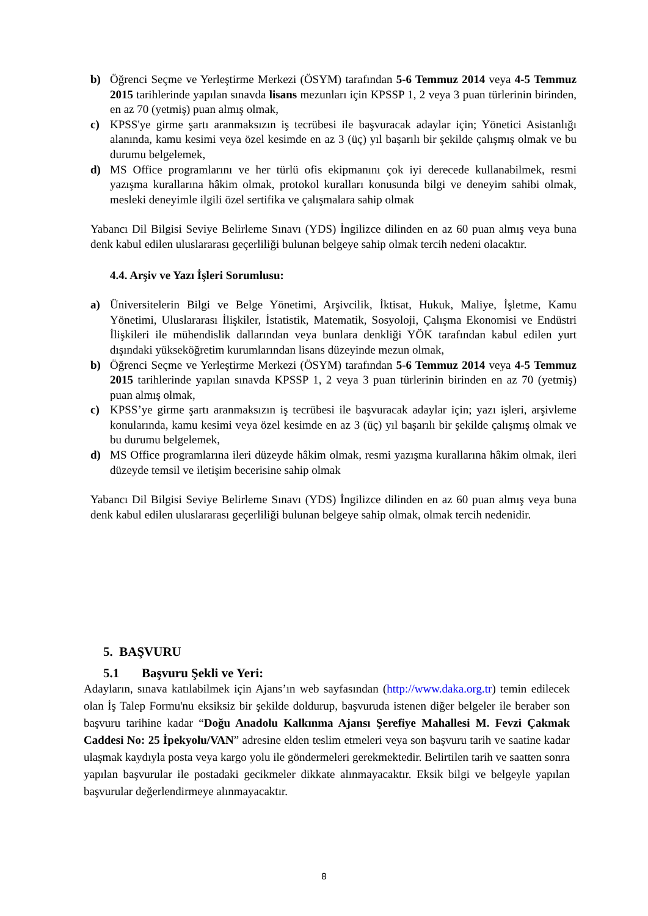b) Öğrenci Seçme ve Yerleştirme Merkezi (ÖSYM) tarafından 5-6 Temmuz 2014 veya 4-5 Temmuz 2015 tarihlerinde yapılan sınavda lisans mezunları için KPSSP 1, 2 veya 3 puan türlerinin birinden, en az 70 (yetmiş) puan almış olmak,
c) KPSS'ye girme şartı aranmaksızın iş tecrübesi ile başvuracak adaylar için; Yönetici Asistanlığı alanında, kamu kesimi veya özel kesimde en az 3 (üç) yıl başarılı bir şekilde çalışmış olmak ve bu durumu belgelemek,
d) MS Office programlarını ve her türlü ofis ekipmanını çok iyi derecede kullanabilmek, resmi yazışma kurallarına hâkim olmak, protokol kuralları konusunda bilgi ve deneyim sahibi olmak, mesleki deneyimle ilgili özel sertifika ve çalışmalara sahip olmak
Yabancı Dil Bilgisi Seviye Belirleme Sınavı (YDS) İngilizce dilinden en az 60 puan almış veya buna denk kabul edilen uluslararası geçerliliği bulunan belgeye sahip olmak tercih nedeni olacaktır.
4.4. Arşiv ve Yazı İşleri Sorumlusu:
a) Üniversitelerin Bilgi ve Belge Yönetimi, Arşivcilik, İktisat, Hukuk, Maliye, İşletme, Kamu Yönetimi, Uluslararası İlişkiler, İstatistik, Matematik, Sosyoloji, Çalışma Ekonomisi ve Endüstri İlişkileri ile mühendislik dallarından veya bunlara denkliği YÖK tarafından kabul edilen yurt dışındaki yükseköğretim kurumlarından lisans düzeyinde mezun olmak,
b) Öğrenci Seçme ve Yerleştirme Merkezi (ÖSYM) tarafından 5-6 Temmuz 2014 veya 4-5 Temmuz 2015 tarihlerinde yapılan sınavda KPSSP 1, 2 veya 3 puan türlerinin birinden en az 70 (yetmiş) puan almış olmak,
c) KPSS’ye girme şartı aranmaksızın iş tecrübesi ile başvuracak adaylar için; yazı işleri, arşivleme konularında, kamu kesimi veya özel kesimde en az 3 (üç) yıl başarılı bir şekilde çalışmış olmak ve bu durumu belgelemek,
d) MS Office programlarına ileri düzeyde hâkim olmak, resmi yazışma kurallarına hâkim olmak, ileri düzeyde temsil ve iletişim becerisine sahip olmak
Yabancı Dil Bilgisi Seviye Belirleme Sınavı (YDS) İngilizce dilinden en az 60 puan almış veya buna denk kabul edilen uluslararası geçerliliği bulunan belgeye sahip olmak, olmak tercih nedenidir.
5. BAŞVURU
5.1 Başvuru Şekli ve Yeri:
Adayların, sınava katılabilmek için Ajans’ın web sayfasından (http://www.daka.org.tr) temin edilecek olan İş Talep Formu'nu eksiksiz bir şekilde doldurup, başvuruda istenen diğer belgeler ile beraber son başvuru tarihine kadar “Doğu Anadolu Kalkınma Ajansı Şerefiye Mahallesi M. Fevzi Çakmak Caddesi No: 25 İpekyolu/VAN” adresine elden teslim etmeleri veya son başvuru tarih ve saatine kadar ulaşmak kaydıyla posta veya kargo yolu ile göndermeleri gerekmektedir. Belirtilen tarih ve saatten sonra yapılan başvurular ile postadaki gecikmeler dikkate alınmayacaktır. Eksik bilgi ve belgeyle yapılan başvurular değerlendirmeye alınmayacaktır.
8